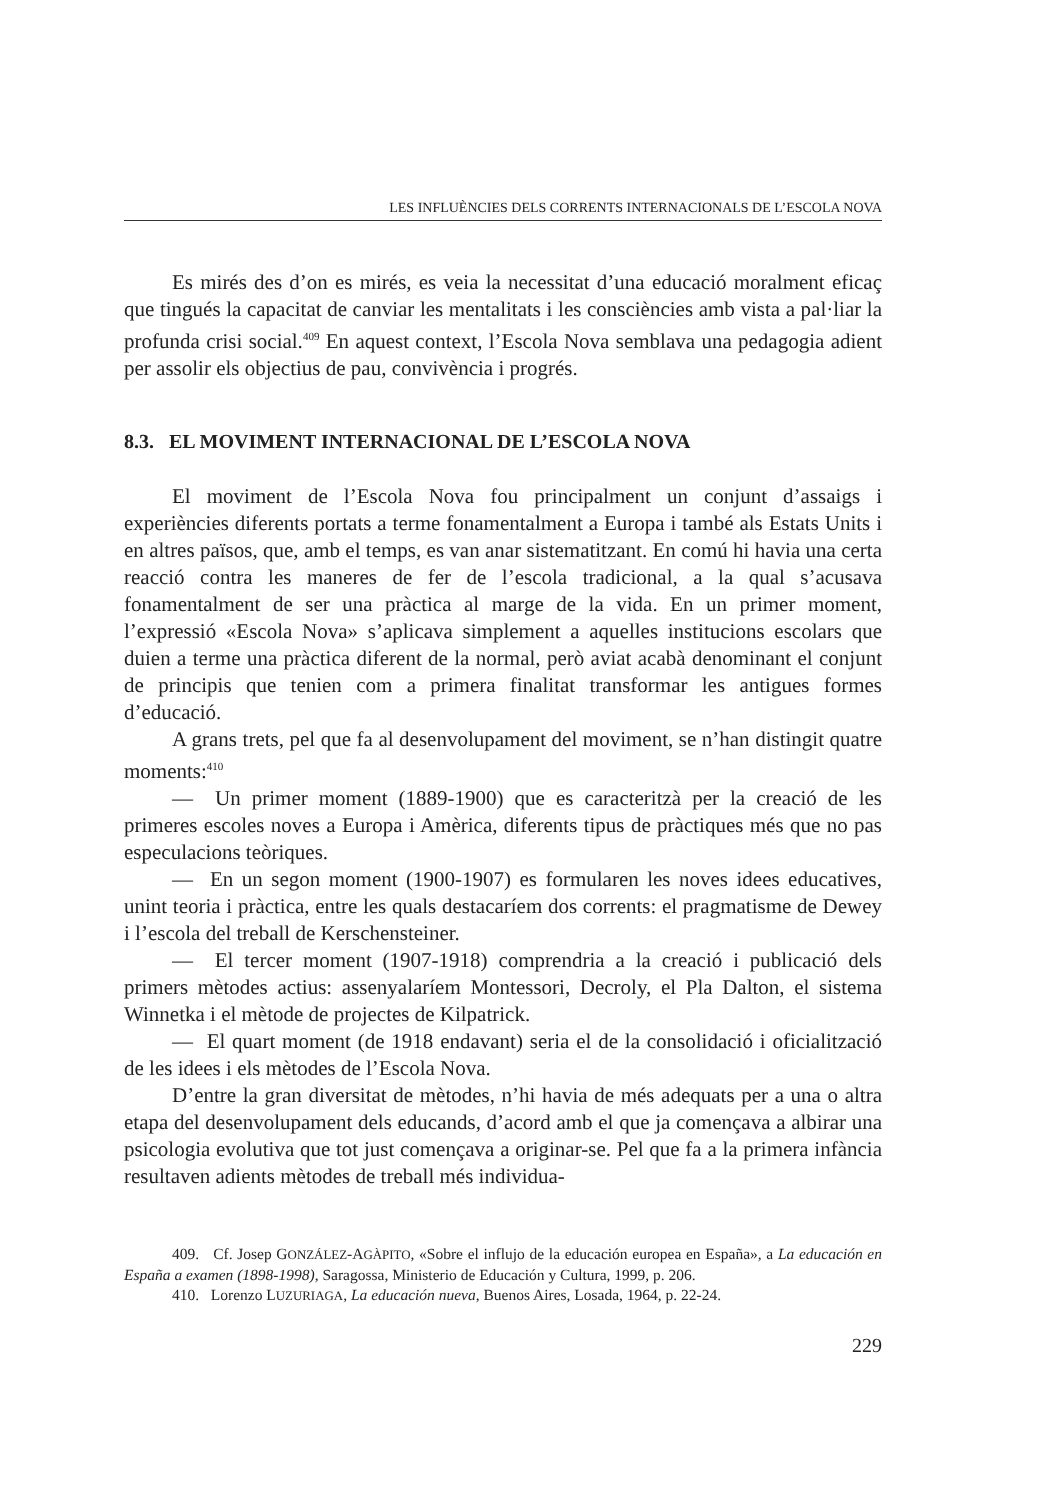LES INFLUÈNCIES DELS CORRENTS INTERNACIONALS DE L’ESCOLA NOVA
Es mirés des d’on es mirés, es veia la necessitat d’una educació moralment eficaç que tingués la capacitat de canviar les mentalitats i les consciències amb vista a pal·liar la profunda crisi social.<sup>409</sup> En aquest context, l’Escola Nova semblava una pedagogia adient per assolir els objectius de pau, convivència i progrés.
8.3. EL MOVIMENT INTERNACIONAL DE L’ESCOLA NOVA
El moviment de l’Escola Nova fou principalment un conjunt d’assaigs i experiències diferents portats a terme fonamentalment a Europa i també als Estats Units i en altres països, que, amb el temps, es van anar sistematitzant. En comú hi havia una certa reacció contra les maneres de fer de l’escola tradicional, a la qual s’acusava fonamentalment de ser una pràctica al marge de la vida. En un primer moment, l’expressió «Escola Nova» s’aplicava simplement a aquelles institucions escolars que duien a terme una pràctica diferent de la normal, però aviat acabà denominant el conjunt de principis que tenien com a primera finalitat transformar les antigues formes d’educació.
A grans trets, pel que fa al desenvolupament del moviment, se n’han distingit quatre moments:<sup>410</sup>
— Un primer moment (1889-1900) que es caracteritzà per la creació de les primeres escoles noves a Europa i Amèrica, diferents tipus de pràctiques més que no pas especulacions teòriques.
— En un segon moment (1900-1907) es formularen les noves idees educatives, unint teoria i pràctica, entre les quals destacaríem dos corrents: el pragmatisme de Dewey i l’escola del treball de Kerschensteiner.
— El tercer moment (1907-1918) comprendria a la creació i publicació dels primers mètodes actius: assenyalaríem Montessori, Decroly, el Pla Dalton, el sistema Winnetka i el mètode de projectes de Kilpatrick.
— El quart moment (de 1918 endavant) seria el de la consolidació i oficialització de les idees i els mètodes de l’Escola Nova.
D’entre la gran diversitat de mètodes, n’hi havia de més adequats per a una o altra etapa del desenvolupament dels educands, d’acord amb el que ja començava a albirar una psicologia evolutiva que tot just començava a originar-se. Pel que fa a la primera infància resultaven adients mètodes de treball més individua-
409. Cf. Josep GONZÁLEZ-AGÀPITO, «Sobre el influjo de la educación europea en España», a La educación en España a examen (1898-1998), Saragossa, Ministerio de Educación y Cultura, 1999, p. 206.
410. Lorenzo LUZURIAGA, La educación nueva, Buenos Aires, Losada, 1964, p. 22-24.
229